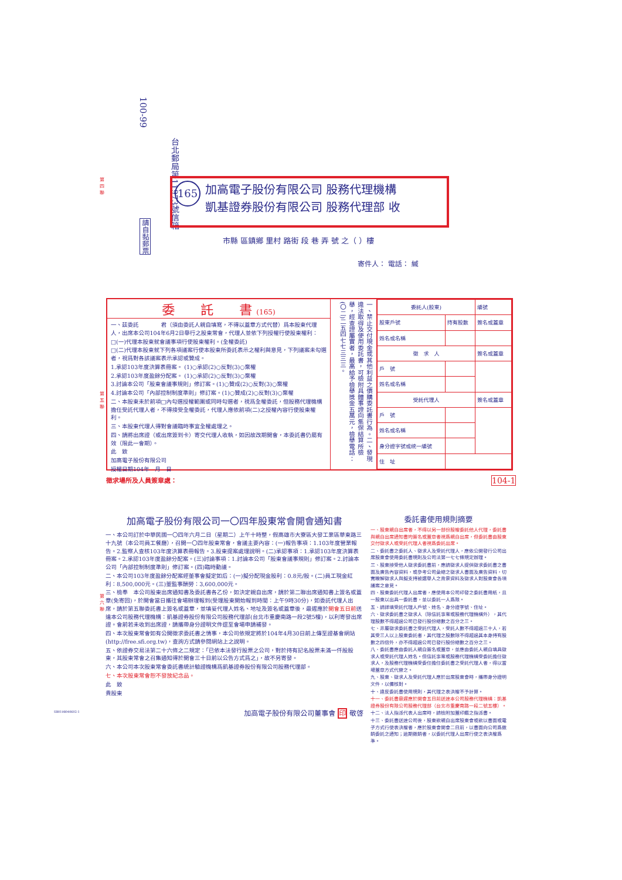100-99
台北郵局第11973號信箱
165
加高電子股份有限公司 股務代理機構
凱基證券股份有限公司 股務代理部 收
請自黏郵票
市縣 區鎮鄉 里村 路街 段 巷 弄 號 之（ ）樓
寄件人： 電話： 緘
委　　託　　書 (165)
一、茲委託　　　　君（須由委託人親自填寫，不得以蓋章方式代替）爲本股東代理人，出席本公司104年6月2日舉行之股東常會，代理人並依下列授權行使股東權利：
□(一)代理本股東就會議事項行使股東權利。(全權委託)
□(二)代理本股東就下列各項議案行使本股東所委託表示之權利與意見，下列議案未勾選者，視爲對各該議案表示承認或贊成。
1.承認103年度決算表冊案。 (1)○承認(2)○反對(3)○棄權
2.承認103年度盈餘分配案。 (1)○承認(2)○反對(3)○棄權
3.討論本公司「股東會議事規則」修訂案。(1)○贊成(2)○反對(3)○棄權
4.討論本公司「內部控制制度準則」修訂案。(1)○贊成(2)○反對(3)○棄權
二、本股東未於前項□內勾選授權範圍或同時勾選者，視爲全權委託，但股務代理機構擔任受託代理人者，不得接受全權委託，代理人應依前項(二)之授權內容行使股東權利。
三、本股東代理人得對會議臨時事宜全權處理之。
四、請將出席證（或出席簽到卡）寄交代理人收執，如因故改期開會，本委託書仍屬有效（限此一會期）。
此　致
加高電子股份有限公司
授權日期104年　月　日
一、禁止交付現金或其他利益之價購委託書行為。二、發現違法取得及使用委託書，可檢附具體事證向集保結算所檢舉，經查證屬實者，最高給予檢舉獎金五萬元，檢舉電話：(〇二)二五四七七三三三。
| 委託人(股東) | | 編號 |
| 股東戶號 | 持有股數 | 簽名或蓋章 |
| 姓名或名稱 | | |
| 徵 求 人 | | 簽名或蓋章 |
| 戶 號 | | |
| 姓名或名稱 | | |
| 受託代理人 | | 簽名或蓋章 |
| 戶 號 | | |
| 姓名或名稱 | | |
| 身分證字號或統一編號 | | |
| 住 址 | | |
徵求場所及人員簽章處： 104-1
加高電子股份有限公司一〇四年股東常會開會通知書
一、本公司訂於中華民國一〇四年六月二日（星期二）上午十時整，假高雄市大寮區大發工業區華東路三十九號（本公司員工餐廳），召開一〇四年股東常會，會議主要內容：(一)報告事項：1.103年度營業報告。2.監察人查核103年度決算表冊報告。3.股東提案處理說明。(二)承認事項：1.承認103年度決算表冊案。2.承認103年度盈餘分配案。(三)討論事項：1.討論本公司「股東會議事規則」修訂案。2.討論本公司「內部控制制度準則」修訂案。(四)臨時動議。
二、本公司103年度盈餘分配案經董事會擬定如后：(一)擬分配現金股利：0.8元/股。(二)員工現金紅利：8,500,000元。(三)董監事酬勞：3,600,000元。
三、檢奉　本公司股東出席通知書及委託書各乙份，如決定親自出席，請於第二聯出席通知書上簽名或蓋章(免寄回)，於開會當日攜往會場辦理報到(受理股東開始報到時間：上午9時30分)，如委託代理人出席，請於第五聯委託書上簽名或蓋章，並填妥代理人姓名、地址及簽名或蓋章後，最遲應於開會五日前送達本公司股務代理機構：凱基證券股份有限公司股務代理部(台北市重慶南路一段2號5樓)，以利寄發出席證。會前若未收到出席證，請攜帶身分證明文件逕至會場申請補發。
四、本次股東常會如有公開徵求委託書之情事，本公司依規定將於104年4月30日前上傳至證基會網站(http://free.sfi.org.tw)，查詢方式請參閱網站上之說明。
五、依證券交易法第二十六條之二規定：「已依本法發行股票之公司，對於持有記名股票未滿一仟股股東，其股東常會之召集通知得於開會三十日前以公告方式爲之」，故不另寄發。
六、本公司本次股東常會委託書統計驗證機構爲凱基證券股份有限公司股務代理部。
七、本次股東常會恕不發放紀念品。
此　致
貴股東
加高電子股份有限公司董事會 印 敬啓
委託書使用規則摘要
一、股東親自出席者，不得以另一部份股權委託他人代理，委託書與親自出席通知書均簽名或蓋章者視爲親自出席，但委託書由股東交付徵求人或受託代理人者視爲委託出席。
二、委託書之委託人、徵求人及受託代理人，應依公開發行公司出席股東會使用委託書規則及公司法第一七七條規定辦理。
三、股東接受他人徵求委託書前，應請徵求人提供徵求委託書之書面及廣告內容資料，或參考公司彙總之徵求人書面及廣告資料，切實瞭解徵求人與擬支持被選舉人之背景資料及徵求人對股東會各項議案之意見。
四、股東委託代理人出席者，應使用本公司印發之委託書用紙，且一股東以出具一委託書，並以委託一人爲限。
五、請詳填受託代理人戶號、姓名、身分證字號、住址。
六、徵求委託書之徵求人（除信託事業或股務代理機構外），其代理股數不得超過公司已發行股份總數之百分之三。
七、非屬徵求委託書之受託代理人，受託人數不得超過三十人，若其受三人以上股東委託者，其代理之股數除不得超過其本身持有股數之四倍外，亦不得超過公司已發行股份總數之百分之三。
八、委託書應由委託人親自簽名或蓋章，並應由委託人親自填具徵求人或受託代理人姓名。但信託事業或股務代理機構受委託擔任徵求人，及股務代理機構受委任擔任委託書之受託代理人者，得以當場蓋章方式代替之。
九、股東、徵求人及受託代理人應於出席股東會時，攜帶身分證明文件，以備核對。
十、違反委託書使用規則，其代理之表決權不予計算。
十一、委託書最遲應於開會五日前送達本公司股務代理機構：凱基證券股份有限公司股務代理部（台北市重慶南路一段二號五樓）。
十二、法人指派代表人出席時，請檢附加蓋印鑑之指派書。
十三、委託書送達公司後，股東欲親自出席股東會或欲以書面或電子方式行使表決權者，應於股東會開會二日前，以書面向公司爲撤銷委託之通知；逾期撤銷者，以委託代理人出席行使之表決權爲準。
第四聯
第五聯
第六聯
SB0198040602-1